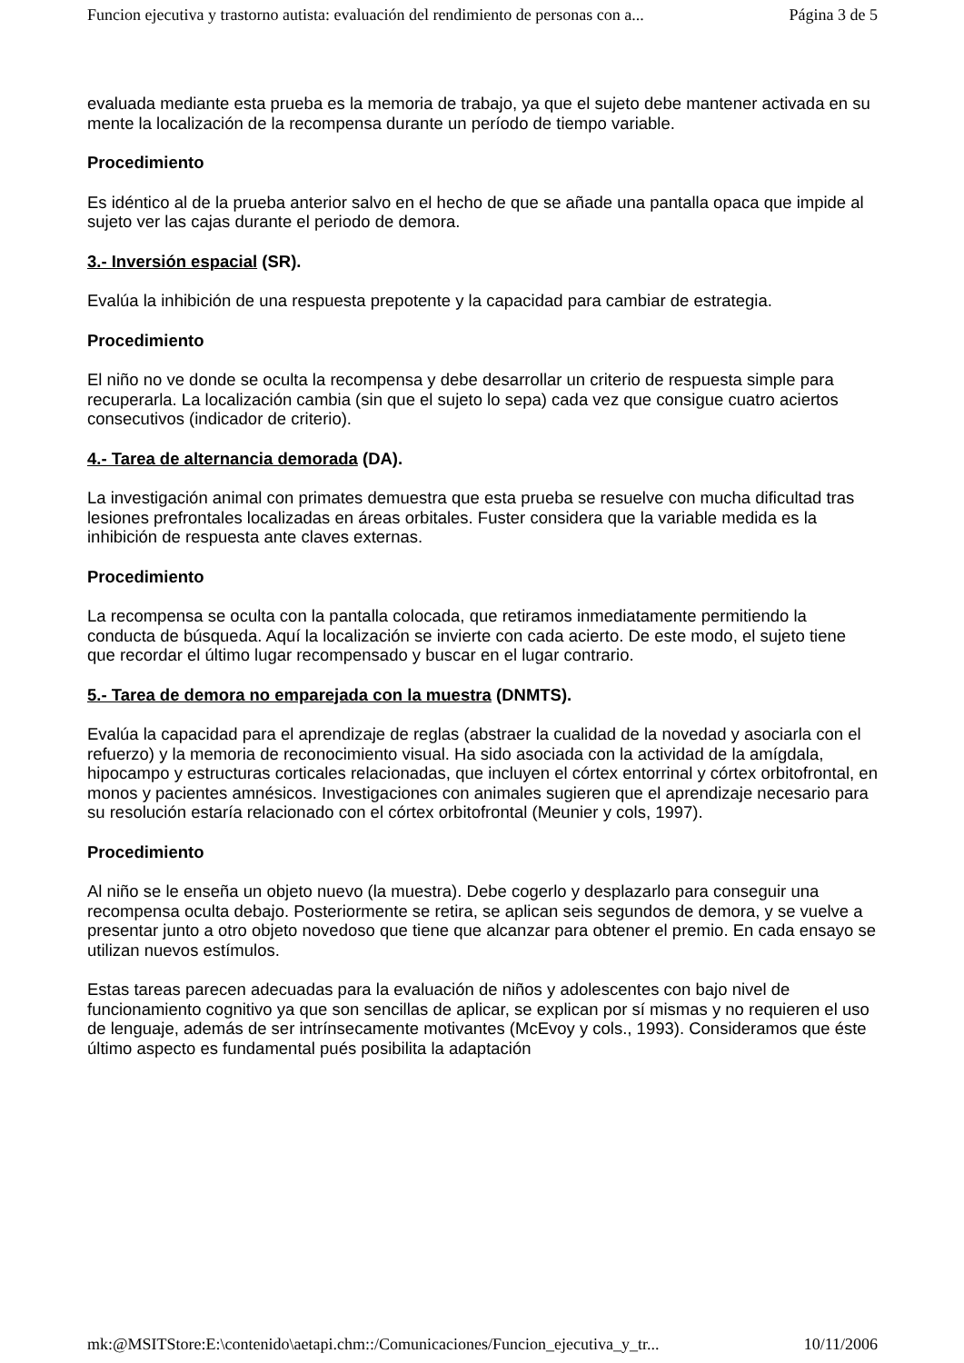Funcion ejecutiva y trastorno autista: evaluación del rendimiento de personas con a... Página 3 de 5
evaluada mediante esta prueba es la memoria de trabajo, ya que el sujeto debe mantener activada en su mente la localización de la recompensa durante un período de tiempo variable.
Procedimiento
Es idéntico al de la prueba anterior salvo en el hecho de que se añade una pantalla opaca que impide al sujeto ver las cajas durante el periodo de demora.
3.- Inversión espacial (SR).
Evalúa la inhibición de una respuesta prepotente y la capacidad para cambiar de estrategia.
Procedimiento
El niño no ve donde se oculta la recompensa y debe desarrollar un criterio de respuesta simple para recuperarla. La localización cambia (sin que el sujeto lo sepa) cada vez que consigue cuatro aciertos consecutivos (indicador de criterio).
4.- Tarea de alternancia demorada (DA).
La investigación animal con primates demuestra que esta prueba se resuelve con mucha dificultad tras lesiones prefrontales localizadas en áreas orbitales. Fuster considera que la variable medida es la inhibición de respuesta ante claves externas.
Procedimiento
La recompensa se oculta con la pantalla colocada, que retiramos inmediatamente permitiendo la conducta de búsqueda. Aquí la localización se invierte con cada acierto. De este modo, el sujeto tiene que recordar el último lugar recompensado y buscar en el lugar contrario.
5.- Tarea de demora no emparejada con la muestra (DNMTS).
Evalúa la capacidad para el aprendizaje de reglas (abstraer la cualidad de la novedad y asociarla con el refuerzo) y la memoria de reconocimiento visual. Ha sido asociada con la actividad de la amígdala, hipocampo y estructuras corticales relacionadas, que incluyen el córtex entorrinal y córtex orbitofrontal, en monos y pacientes amnésicos. Investigaciones con animales sugieren que el aprendizaje necesario para su resolución estaría relacionado con el córtex orbitofrontal (Meunier y cols, 1997).
Procedimiento
Al niño se le enseña un objeto nuevo (la muestra). Debe cogerlo y desplazarlo para conseguir una recompensa oculta debajo. Posteriormente se retira, se aplican seis segundos de demora, y se vuelve a presentar junto a otro objeto novedoso que tiene que alcanzar para obtener el premio. En cada ensayo se utilizan nuevos estímulos.
Estas tareas parecen adecuadas para la evaluación de niños y adolescentes con bajo nivel de funcionamiento cognitivo ya que son sencillas de aplicar, se explican por sí mismas y no requieren el uso de lenguaje, además de ser intrínsecamente motivantes (McEvoy y cols., 1993). Consideramos que éste último aspecto es fundamental pués posibilita la adaptación
mk:@MSITStore:E:\contenido\aetapi.chm::/Comunicaciones/Funcion_ejecutiva_y_tr... 10/11/2006